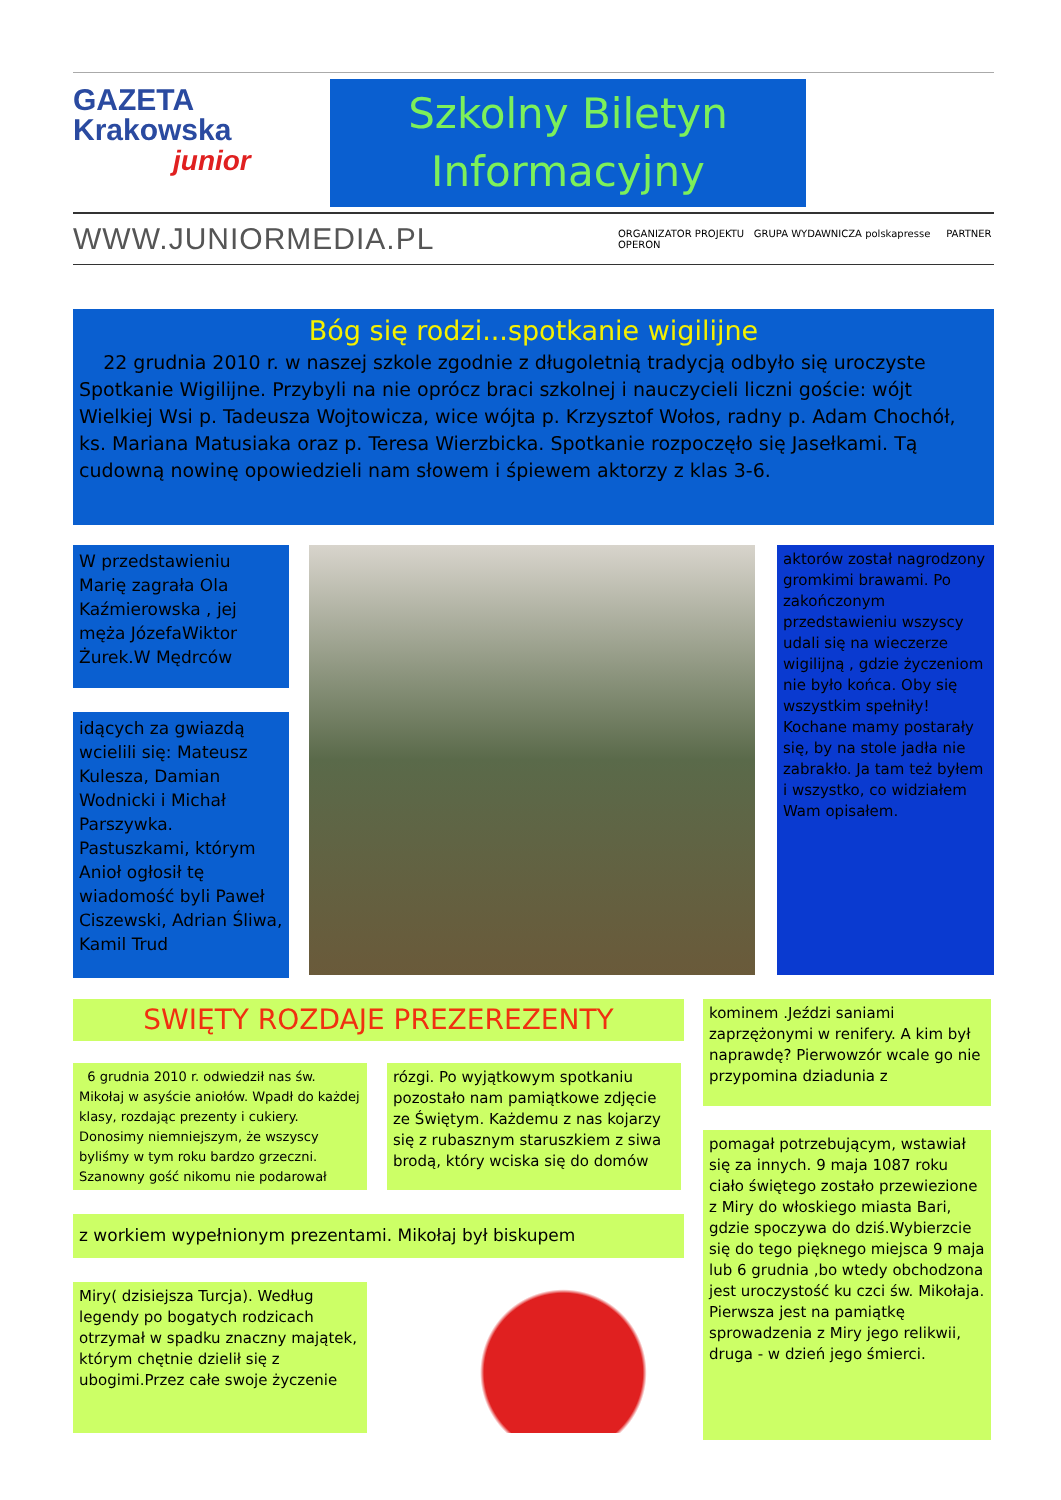GAZETA
Krakowska
junior
Szkolny Biletyn
Informacyjny
WWW.JUNIORMEDIA.PL
ORGANIZATOR PROJEKTU GRUPA WYDAWNICZA polskapresse PARTNER OPERON
Bóg się rodzi...spotkanie wigilijne
22 grudnia 2010 r. w naszej szkole zgodnie z długoletnią tradycją odbyło się uroczyste Spotkanie Wigilijne. Przybyli na nie oprócz braci szkolnej i nauczycieli liczni goście: wójt Wielkiej Wsi p. Tadeusza Wojtowicza, wice wójta p. Krzysztof Wołos, radny p. Adam Chochół, ks. Mariana Matusiaka oraz p. Teresa Wierzbicka. Spotkanie rozpoczęło się Jasełkami. Tą cudowną nowinę opowiedzieli nam słowem i śpiewem aktorzy z klas 3-6.
W przedstawieniu Marię zagrała Ola Kaźmierowska , jej męża JózefaWiktor Żurek.W Mędrców
idących za gwiazdą wcielili się: Mateusz Kulesza, Damian Wodnicki i Michał Parszywka. Pastuszkami, którym Anioł ogłosił tę wiadomość byli Paweł Ciszewski, Adrian Śliwa, Kamil Trud
aktorów został nagrodzony gromkimi brawami. Po zakończonym przedstawieniu wszyscy udali się na wieczerze wigilijną , gdzie życzeniom nie było końca. Oby się wszystkim spełniły! Kochane mamy postarały się, by na stole jadła nie zabrakło. Ja tam też byłem i wszystko, co widziałem Wam opisałem.
SWIĘTY ROZDAJE PREZEREZENTY
6 grudnia 2010 r. odwiedził nas św. Mikołaj w asyście aniołów. Wpadł do każdej klasy, rozdając prezenty i cukiery. Donosimy niemniejszym, że wszyscy byliśmy w tym roku bardzo grzeczni. Szanowny gość nikomu nie podarował
rózgi. Po wyjątkowym spotkaniu pozostało nam pamiątkowe zdjęcie ze Świętym. Każdemu z nas kojarzy się z rubasznym staruszkiem z siwa brodą, który wciska się do domów
kominem .Jeździ saniami zaprzężonymi w renifery. A kim był naprawdę? Pierwowzór wcale go nie przypomina dziadunia z
z workiem wypełnionym prezentami. Mikołaj był biskupem
pomagał potrzebującym, wstawiał się za innych. 9 maja 1087 roku ciało świętego zostało przewiezione z Miry do włoskiego miasta Bari, gdzie spoczywa do dziś.Wybierzcie się do tego pięknego miejsca 9 maja lub 6 grudnia ,bo wtedy obchodzona jest uroczystość ku czci św. Mikołaja. Pierwsza jest na pamiątkę sprowadzenia z Miry jego relikwii, druga - w dzień jego śmierci.
Miry( dzisiejsza Turcja). Według legendy po bogatych rodzicach otrzymał w spadku znaczny majątek, którym chętnie dzielił się z ubogimi.Przez całe swoje życzenie